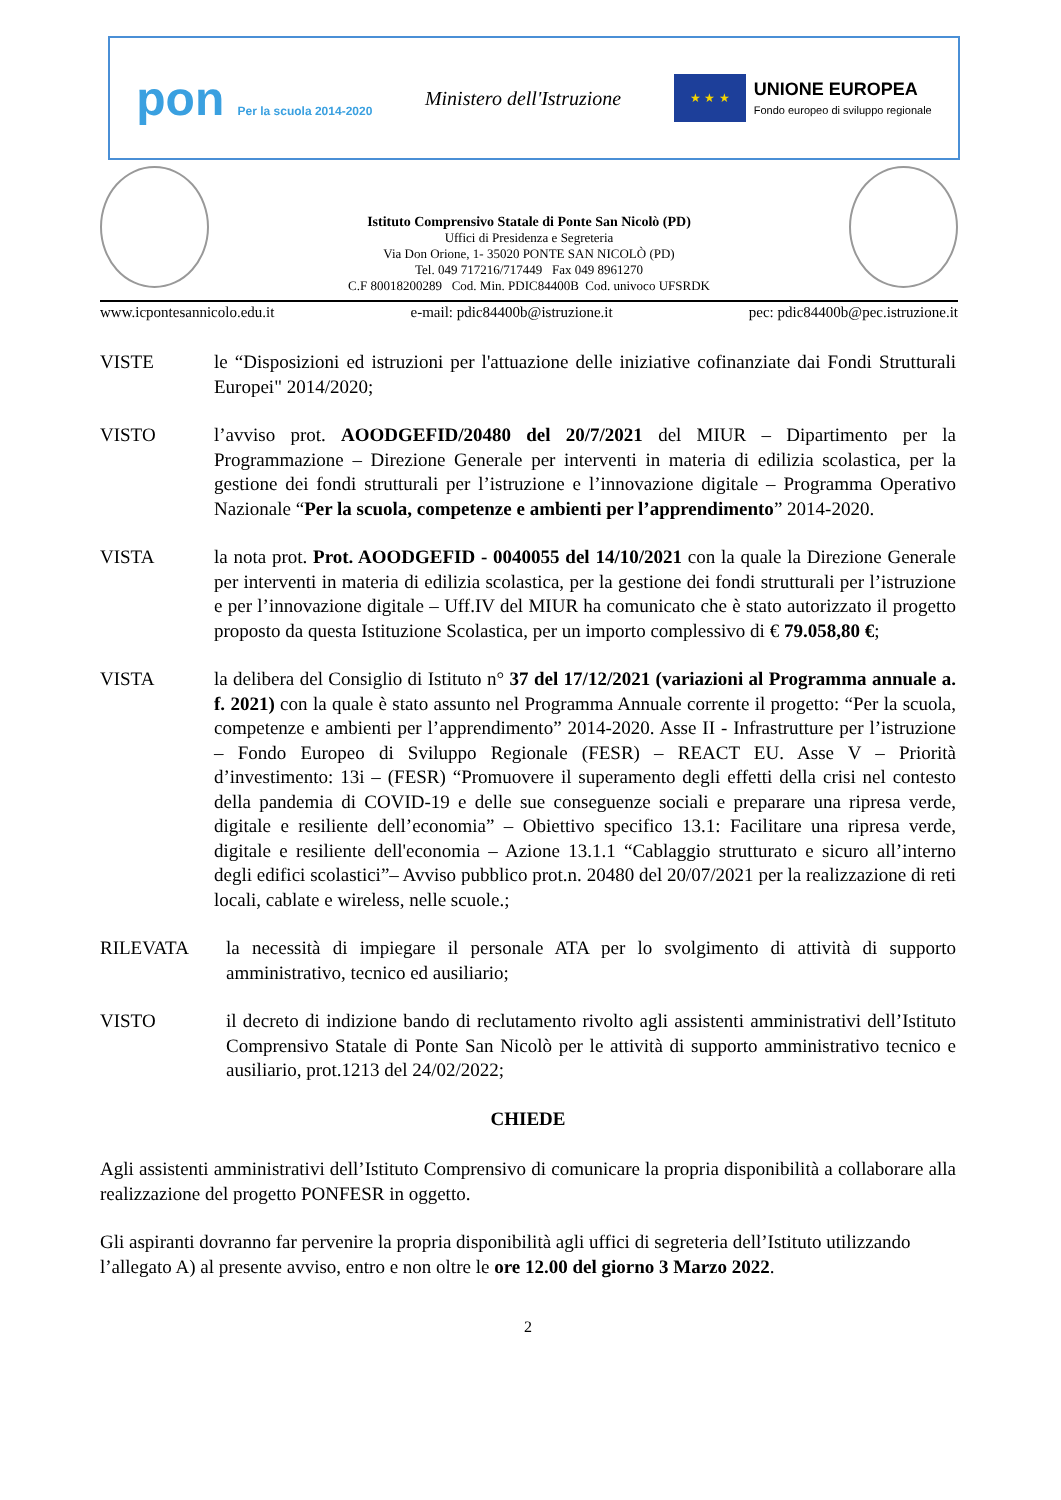pon Per la scuola 2014-2020
Ministero dell'Istruzione
★ ★ ★
UNIONE EUROPEA
Fondo europeo di sviluppo regionale
Istituto Comprensivo Statale di Ponte San Nicolò (PD)
Uffici di Presidenza e Segreteria
Via Don Orione, 1- 35020 PONTE SAN NICOLÒ (PD)
Tel. 049 717216/717449 Fax 049 8961270
C.F 80018200289 Cod. Min. PDIC84400B Cod. univoco UFSRDK
www.icpontesannicolo.edu.it e-mail: pdic84400b@istruzione.it pec: pdic84400b@pec.istruzione.it
VISTE le “Disposizioni ed istruzioni per l'attuazione delle iniziative cofinanziate dai Fondi Strutturali Europei" 2014/2020;
VISTO l’avviso prot. AOODGEFID/20480 del 20/7/2021 del MIUR – Dipartimento per la Programmazione – Direzione Generale per interventi in materia di edilizia scolastica, per la gestione dei fondi strutturali per l’istruzione e l’innovazione digitale – Programma Operativo Nazionale “Per la scuola, competenze e ambienti per l’apprendimento” 2014-2020.
VISTA la nota prot. Prot. AOODGEFID - 0040055 del 14/10/2021 con la quale la Direzione Generale per interventi in materia di edilizia scolastica, per la gestione dei fondi strutturali per l’istruzione e per l’innovazione digitale – Uff.IV del MIUR ha comunicato che è stato autorizzato il progetto proposto da questa Istituzione Scolastica, per un importo complessivo di € 79.058,80 €;
VISTA la delibera del Consiglio di Istituto n° 37 del 17/12/2021 (variazioni al Programma annuale a. f. 2021) con la quale è stato assunto nel Programma Annuale corrente il progetto: “Per la scuola, competenze e ambienti per l’apprendimento” 2014-2020. Asse II - Infrastrutture per l’istruzione – Fondo Europeo di Sviluppo Regionale (FESR) – REACT EU. Asse V – Priorità d’investimento: 13i – (FESR) “Promuovere il superamento degli effetti della crisi nel contesto della pandemia di COVID-19 e delle sue conseguenze sociali e preparare una ripresa verde, digitale e resiliente dell’economia” – Obiettivo specifico 13.1: Facilitare una ripresa verde, digitale e resiliente dell'economia – Azione 13.1.1 “Cablaggio strutturato e sicuro all’interno degli edifici scolastici”– Avviso pubblico prot.n. 20480 del 20/07/2021 per la realizzazione di reti locali, cablate e wireless, nelle scuole.;
RILEVATA la necessità di impiegare il personale ATA per lo svolgimento di attività di supporto amministrativo, tecnico ed ausiliario;
VISTO il decreto di indizione bando di reclutamento rivolto agli assistenti amministrativi dell’Istituto Comprensivo Statale di Ponte San Nicolò per le attività di supporto amministrativo tecnico e ausiliario, prot.1213 del 24/02/2022;
CHIEDE
Agli assistenti amministrativi dell’Istituto Comprensivo di comunicare la propria disponibilità a collaborare alla realizzazione del progetto PONFESR in oggetto.
Gli aspiranti dovranno far pervenire la propria disponibilità agli uffici di segreteria dell’Istituto utilizzando
l’allegato A) al presente avviso, entro e non oltre le ore 12.00 del giorno 3 Marzo 2022.
2